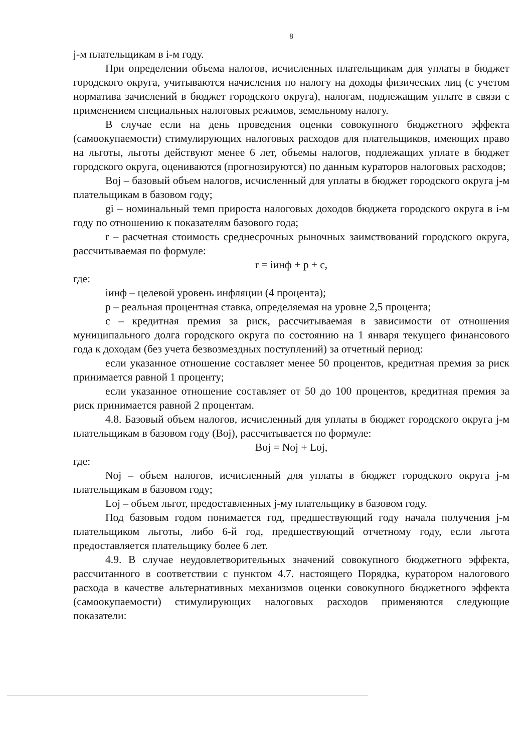8
j-м плательщикам в i-м году.
При определении объема налогов, исчисленных плательщикам для уплаты в бюджет городского округа, учитываются начисления по налогу на доходы физических лиц (с учетом норматива зачислений в бюджет городского округа), налогам, подлежащим уплате в связи с применением специальных налоговых режимов, земельному налогу.
В случае если на день проведения оценки совокупного бюджетного эффекта (самоокупаемости) стимулирующих налоговых расходов для плательщиков, имеющих право на льготы, льготы действуют менее 6 лет, объемы налогов, подлежащих уплате в бюджет городского округа, оцениваются (прогнозируются) по данным кураторов налоговых расходов;
Boj – базовый объем налогов, исчисленный для уплаты в бюджет городского округа j-м плательщикам в базовом году;
gi – номинальный темп прироста налоговых доходов бюджета городского округа в i-м году по отношению к показателям базового года;
r – расчетная стоимость среднесрочных рыночных заимствований городского округа, рассчитываемая по формуле:
r = iинф + p + c,
где:
iинф – целевой уровень инфляции (4 процента);
p – реальная процентная ставка, определяемая на уровне 2,5 процента;
c – кредитная премия за риск, рассчитываемая в зависимости от отношения муниципального долга городского округа по состоянию на 1 января текущего финансового года к доходам (без учета безвозмездных поступлений) за отчетный период:
если указанное отношение составляет менее 50 процентов, кредитная премия за риск принимается равной 1 проценту;
если указанное отношение составляет от 50 до 100 процентов, кредитная премия за риск принимается равной 2 процентам.
4.8. Базовый объем налогов, исчисленный для уплаты в бюджет городского округа j-м плательщикам в базовом году (Boj), рассчитывается по формуле:
Boj = Noj + Loj,
где:
Noj – объем налогов, исчисленный для уплаты в бюджет городского округа j-м плательщикам в базовом году;
Loj – объем льгот, предоставленных j-му плательщику в базовом году.
Под базовым годом понимается год, предшествующий году начала получения j-м плательщиком льготы, либо 6-й год, предшествующий отчетному году, если льгота предоставляется плательщику более 6 лет.
4.9. В случае неудовлетворительных значений совокупного бюджетного эффекта, рассчитанного в соответствии с пунктом 4.7. настоящего Порядка, куратором налогового расхода в качестве альтернативных механизмов оценки совокупного бюджетного эффекта (самоокупаемости) стимулирующих налоговых расходов применяются следующие показатели: